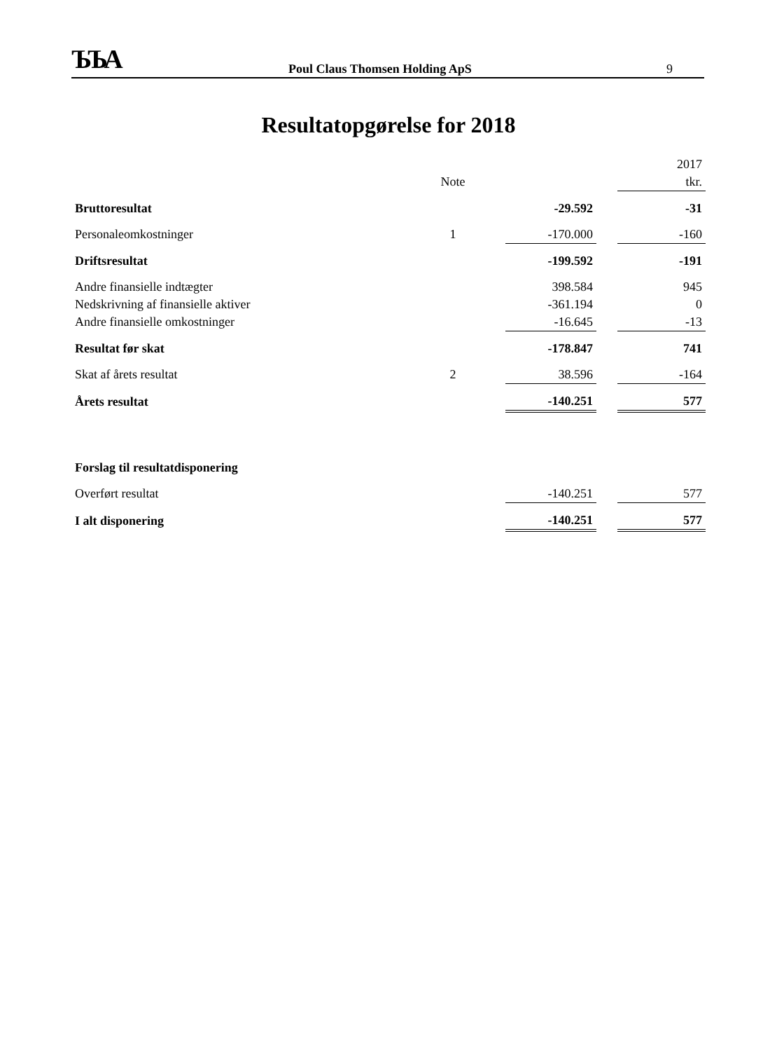ЪЪА Poul Claus Thomsen Holding ApS 9
Resultatopgørelse for 2018
| | | | | | 2017 |
| --- | --- | --- | --- | --- | --- |
| | Note | | | | tkr. |
| Bruttoresultat | | | -29.592 | | -31 |
| Personaleomkostninger | 1 | | -170.000 | | -160 |
| Driftsresultat | | | -199.592 | | -191 |
| Andre finansielle indtægter | | | 398.584 | | 945 |
| Nedskrivning af finansielle aktiver | | | -361.194 | | 0 |
| Andre finansielle omkostninger | | | -16.645 | | -13 |
| Resultat før skat | | | -178.847 | | 741 |
| Skat af årets resultat | 2 | | 38.596 | | -164 |
| Årets resultat | | | -140.251 | | 577 |
| Forslag til resultatdisponering | | | | | |
| Overført resultat | | | -140.251 | | 577 |
| I alt disponering | | | -140.251 | | 577 |